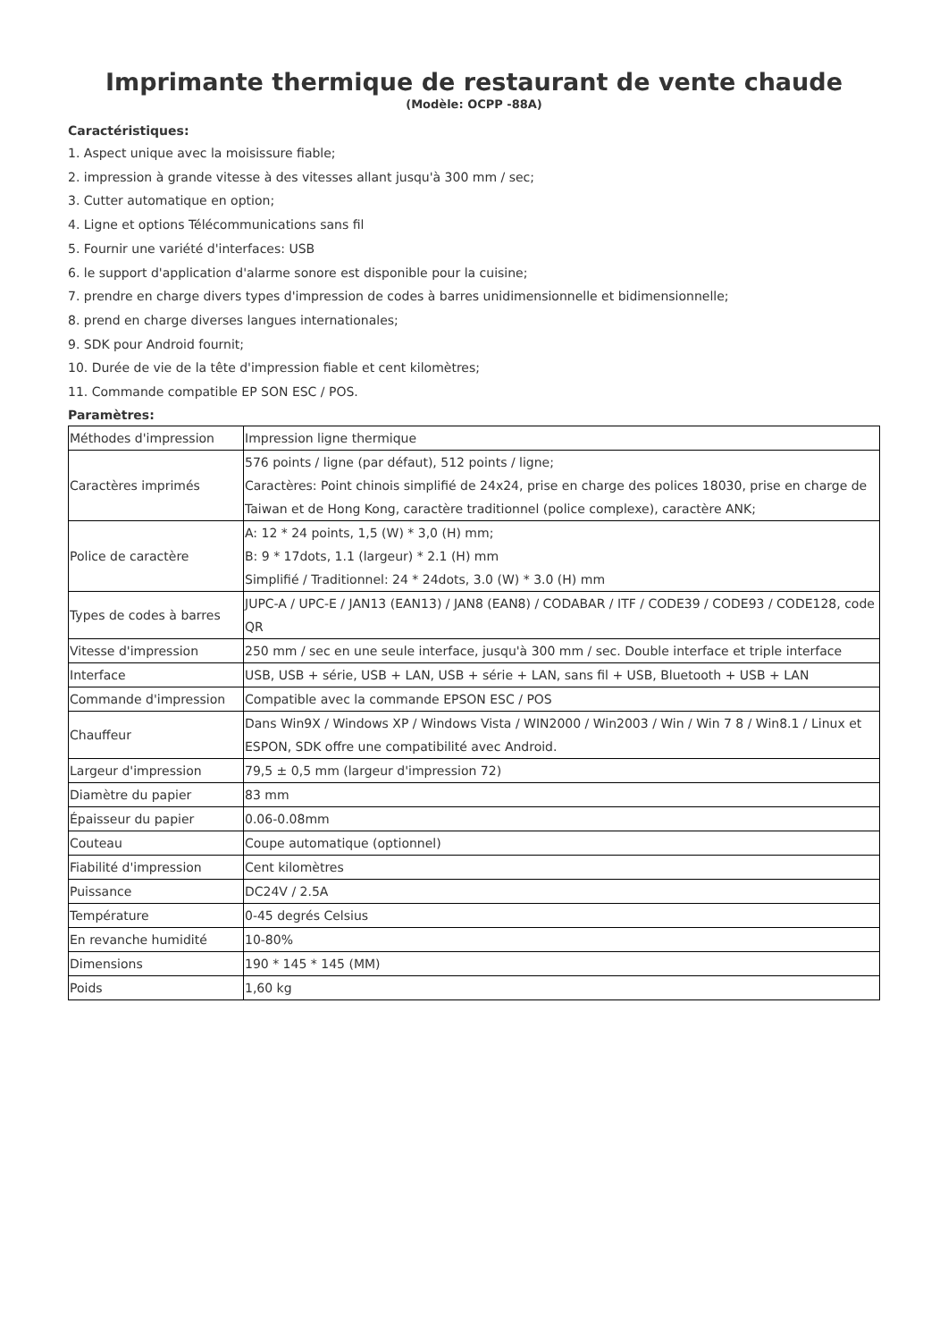Imprimante thermique de restaurant de vente chaude
(Modèle: OCPP -88A)
Caractéristiques:
1. Aspect unique avec la moisissure fiable;
2. impression à grande vitesse à des vitesses allant jusqu'à 300 mm / sec;
3. Cutter automatique en option;
4. Ligne et options Télécommunications sans fil
5. Fournir une variété d'interfaces: USB
6. le support d'application d'alarme sonore est disponible pour la cuisine;
7. prendre en charge divers types d'impression de codes à barres unidimensionnelle et bidimensionnelle;
8. prend en charge diverses langues internationales;
9. SDK pour Android fournit;
10. Durée de vie de la tête d'impression fiable et cent kilomètres;
11. Commande compatible EP SON ESC / POS.
Paramètres:
| Méthodes d'impression | Impression ligne thermique |
| Caractères imprimés | 576 points / ligne (par défaut), 512 points / ligne; Caractères: Point chinois simplifié de 24x24, prise en charge des polices 18030, prise en charge de Taiwan et de Hong Kong, caractère traditionnel (police complexe), caractère ANK; |
| Police de caractère | A: 12 * 24 points, 1,5 (W) * 3,0 (H) mm; B: 9 * 17dots, 1.1 (largeur) * 2.1 (H) mm Simplifié / Traditionnel: 24 * 24dots, 3.0 (W) * 3.0 (H) mm |
| Types de codes à barres | JUPC-A / UPC-E / JAN13 (EAN13) / JAN8 (EAN8) / CODABAR / ITF / CODE39 / CODE93 / CODE128, code QR |
| Vitesse d'impression | 250 mm / sec en une seule interface, jusqu'à 300 mm / sec. Double interface et triple interface |
| Interface | USB, USB + série, USB + LAN, USB + série + LAN, sans fil + USB, Bluetooth + USB + LAN |
| Commande d'impression | Compatible avec la commande EPSON ESC / POS |
| Chauffeur | Dans Win9X / Windows XP / Windows Vista / WIN2000 / Win2003 / Win / Win 7 8 / Win8.1 / Linux et ESPON, SDK offre une compatibilité avec Android. |
| Largeur d'impression | 79,5 ± 0,5 mm (largeur d'impression 72) |
| Diamètre du papier | 83 mm |
| Épaisseur du papier | 0.06-0.08mm |
| Couteau | Coupe automatique (optionnel) |
| Fiabilité d'impression | Cent kilomètres |
| Puissance | DC24V / 2.5A |
| Température | 0-45 degrés Celsius |
| En revanche humidité | 10-80% |
| Dimensions | 190 * 145 * 145 (MM) |
| Poids | 1,60 kg |